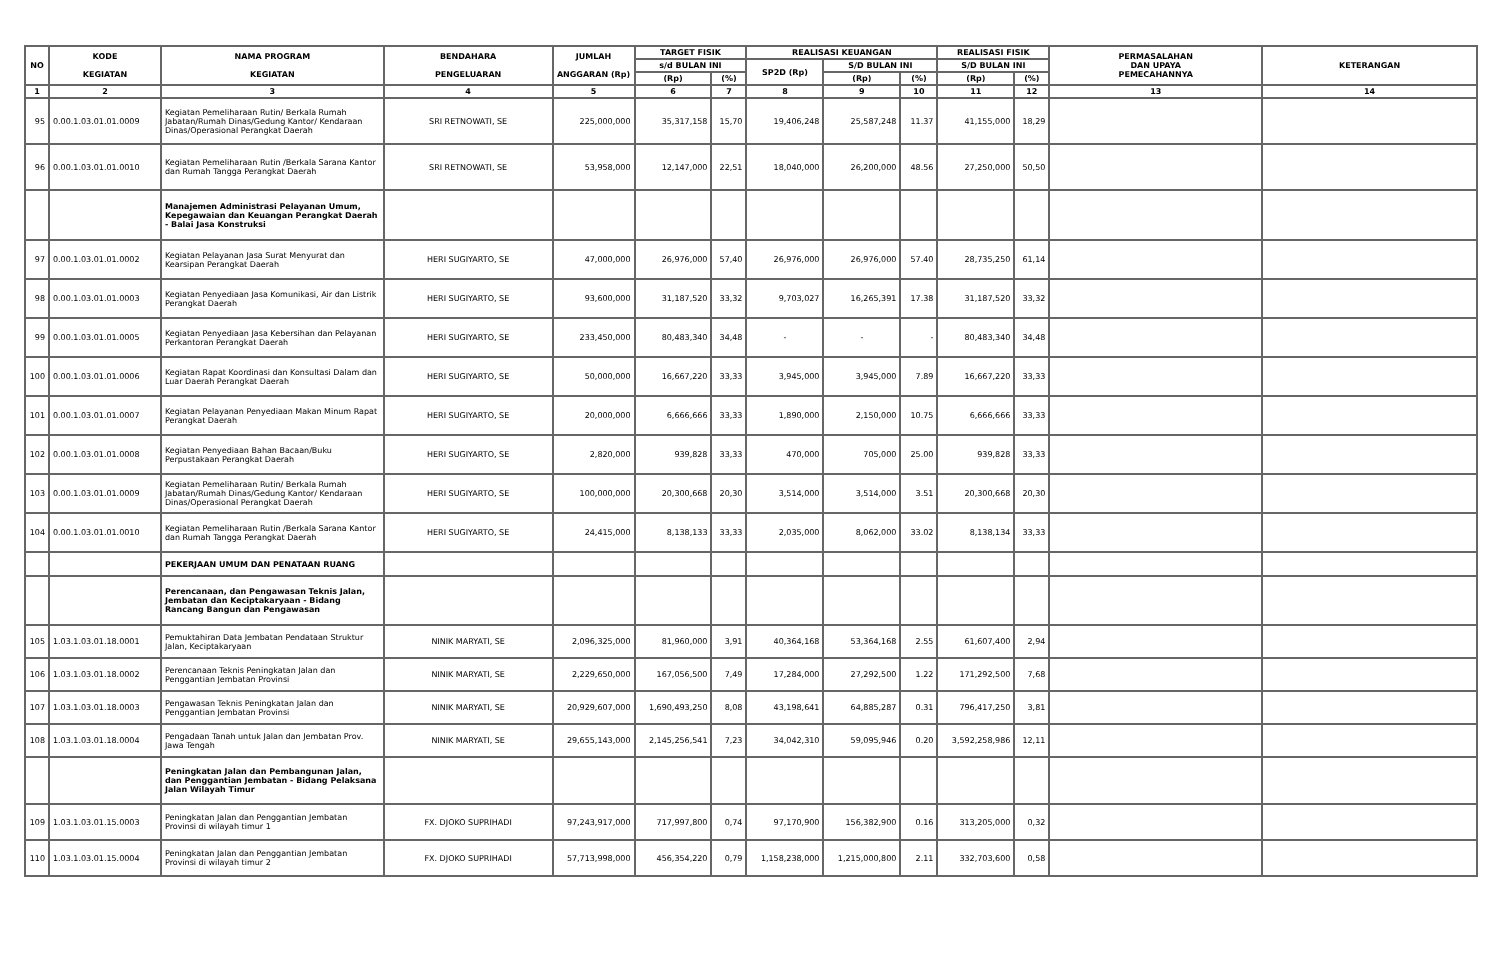| NO | KODE KEGIATAN | NAMA PROGRAM KEGIATAN | BENDAHARA PENGELUARAN | JUMLAH ANGGARAN (Rp) | TARGET FISIK | | REALISASI KEUANGAN | | | REALISASI FISIK | | PERMASALAHAN DAN UPAYA PEMECAHANNYA | KETERANGAN |
| --- | --- | --- | --- | --- | --- | --- | --- | --- | --- | --- | --- | --- | --- |
| | | | | | s/d BULAN INI | | SP2D (Rp) | S/D BULAN INI | | S/D BULAN INI | | | |
| | | | | | (Rp) | (%) | | (Rp) | (%) | (Rp) | (%) | | |
| 1 | 2 | 3 | 4 | 5 | 6 | 7 | 8 | 9 | 10 | 11 | 12 | 13 | 14 |
| 95 | 0.00.1.03.01.01.0009 | Kegiatan Pemeliharaan Rutin/ Berkala Rumah Jabatan/Rumah Dinas/Gedung Kantor/ Kendaraan Dinas/Operasional Perangkat Daerah | SRI RETNOWATI, SE | 225,000,000 | 35,317,158 | 15,70 | 19,406,248 | 25,587,248 | 11.37 | 41,155,000 | 18,29 | | |
| 96 | 0.00.1.03.01.01.0010 | Kegiatan Pemeliharaan Rutin /Berkala Sarana Kantor dan Rumah Tangga Perangkat Daerah | SRI RETNOWATI, SE | 53,958,000 | 12,147,000 | 22,51 | 18,040,000 | 26,200,000 | 48.56 | 27,250,000 | 50,50 | | |
| | | Manajemen Administrasi Pelayanan Umum, Kepegawaian dan Keuangan Perangkat Daerah - Balai Jasa Konstruksi | | | | | | | | | | | |
| 97 | 0.00.1.03.01.01.0002 | Kegiatan Pelayanan Jasa Surat Menyurat dan Kearsipan Perangkat Daerah | HERI SUGIYARTO, SE | 47,000,000 | 26,976,000 | 57,40 | 26,976,000 | 26,976,000 | 57.40 | 28,735,250 | 61,14 | | |
| 98 | 0.00.1.03.01.01.0003 | Kegiatan Penyediaan Jasa Komunikasi, Air dan Listrik Perangkat Daerah | HERI SUGIYARTO, SE | 93,600,000 | 31,187,520 | 33,32 | 9,703,027 | 16,265,391 | 17.38 | 31,187,520 | 33,32 | | |
| 99 | 0.00.1.03.01.01.0005 | Kegiatan Penyediaan Jasa Kebersihan dan Pelayanan Perkantoran Perangkat Daerah | HERI SUGIYARTO, SE | 233,450,000 | 80,483,340 | 34,48 | - | - | - | 80,483,340 | 34,48 | | |
| 100 | 0.00.1.03.01.01.0006 | Kegiatan Rapat Koordinasi dan Konsultasi Dalam dan Luar Daerah Perangkat Daerah | HERI SUGIYARTO, SE | 50,000,000 | 16,667,220 | 33,33 | 3,945,000 | 3,945,000 | 7.89 | 16,667,220 | 33,33 | | |
| 101 | 0.00.1.03.01.01.0007 | Kegiatan Pelayanan Penyediaan Makan Minum Rapat Perangkat Daerah | HERI SUGIYARTO, SE | 20,000,000 | 6,666,666 | 33,33 | 1,890,000 | 2,150,000 | 10.75 | 6,666,666 | 33,33 | | |
| 102 | 0.00.1.03.01.01.0008 | Kegiatan Penyediaan Bahan Bacaan/Buku Perpustakaan Perangkat Daerah | HERI SUGIYARTO, SE | 2,820,000 | 939,828 | 33,33 | 470,000 | 705,000 | 25.00 | 939,828 | 33,33 | | |
| 103 | 0.00.1.03.01.01.0009 | Kegiatan Pemeliharaan Rutin/ Berkala Rumah Jabatan/Rumah Dinas/Gedung Kantor/ Kendaraan Dinas/Operasional Perangkat Daerah | HERI SUGIYARTO, SE | 100,000,000 | 20,300,668 | 20,30 | 3,514,000 | 3,514,000 | 3.51 | 20,300,668 | 20,30 | | |
| 104 | 0.00.1.03.01.01.0010 | Kegiatan Pemeliharaan Rutin /Berkala Sarana Kantor dan Rumah Tangga Perangkat Daerah | HERI SUGIYARTO, SE | 24,415,000 | 8,138,133 | 33,33 | 2,035,000 | 8,062,000 | 33.02 | 8,138,134 | 33,33 | | |
| | | PEKERJAAN UMUM DAN PENATAAN RUANG | | | | | | | | | | | |
| | | Perencanaan, dan Pengawasan Teknis Jalan, Jembatan dan Keciptakaryaan - Bidang Rancang Bangun dan Pengawasan | | | | | | | | | | | |
| 105 | 1.03.1.03.01.18.0001 | Pemuktahiran Data Jembatan Pendataan Struktur Jalan, Keciptakaryaan | NINIK MARYATI, SE | 2,096,325,000 | 81,960,000 | 3,91 | 40,364,168 | 53,364,168 | 2.55 | 61,607,400 | 2,94 | | |
| 106 | 1.03.1.03.01.18.0002 | Perencanaan Teknis Peningkatan Jalan dan Penggantian Jembatan Provinsi | NINIK MARYATI, SE | 2,229,650,000 | 167,056,500 | 7,49 | 17,284,000 | 27,292,500 | 1.22 | 171,292,500 | 7,68 | | |
| 107 | 1.03.1.03.01.18.0003 | Pengawasan Teknis Peningkatan Jalan dan Penggantian Jembatan Provinsi | NINIK MARYATI, SE | 20,929,607,000 | 1,690,493,250 | 8,08 | 43,198,641 | 64,885,287 | 0.31 | 796,417,250 | 3,81 | | |
| 108 | 1.03.1.03.01.18.0004 | Pengadaan Tanah untuk Jalan dan Jembatan Prov. Jawa Tengah | NINIK MARYATI, SE | 29,655,143,000 | 2,145,256,541 | 7,23 | 34,042,310 | 59,095,946 | 0.20 | 3,592,258,986 | 12,11 | | |
| | | Peningkatan Jalan dan Pembangunan Jalan, dan Penggantian Jembatan - Bidang Pelaksana Jalan Wilayah Timur | | | | | | | | | | | |
| 109 | 1.03.1.03.01.15.0003 | Peningkatan Jalan dan Penggantian Jembatan Provinsi di wilayah timur 1 | FX. DJOKO SUPRIHADI | 97,243,917,000 | 717,997,800 | 0,74 | 97,170,900 | 156,382,900 | 0.16 | 313,205,000 | 0,32 | | |
| 110 | 1.03.1.03.01.15.0004 | Peningkatan Jalan dan Penggantian Jembatan Provinsi di wilayah timur 2 | FX. DJOKO SUPRIHADI | 57,713,998,000 | 456,354,220 | 0,79 | 1,158,238,000 | 1,215,000,800 | 2.11 | 332,703,600 | 0,58 | | |